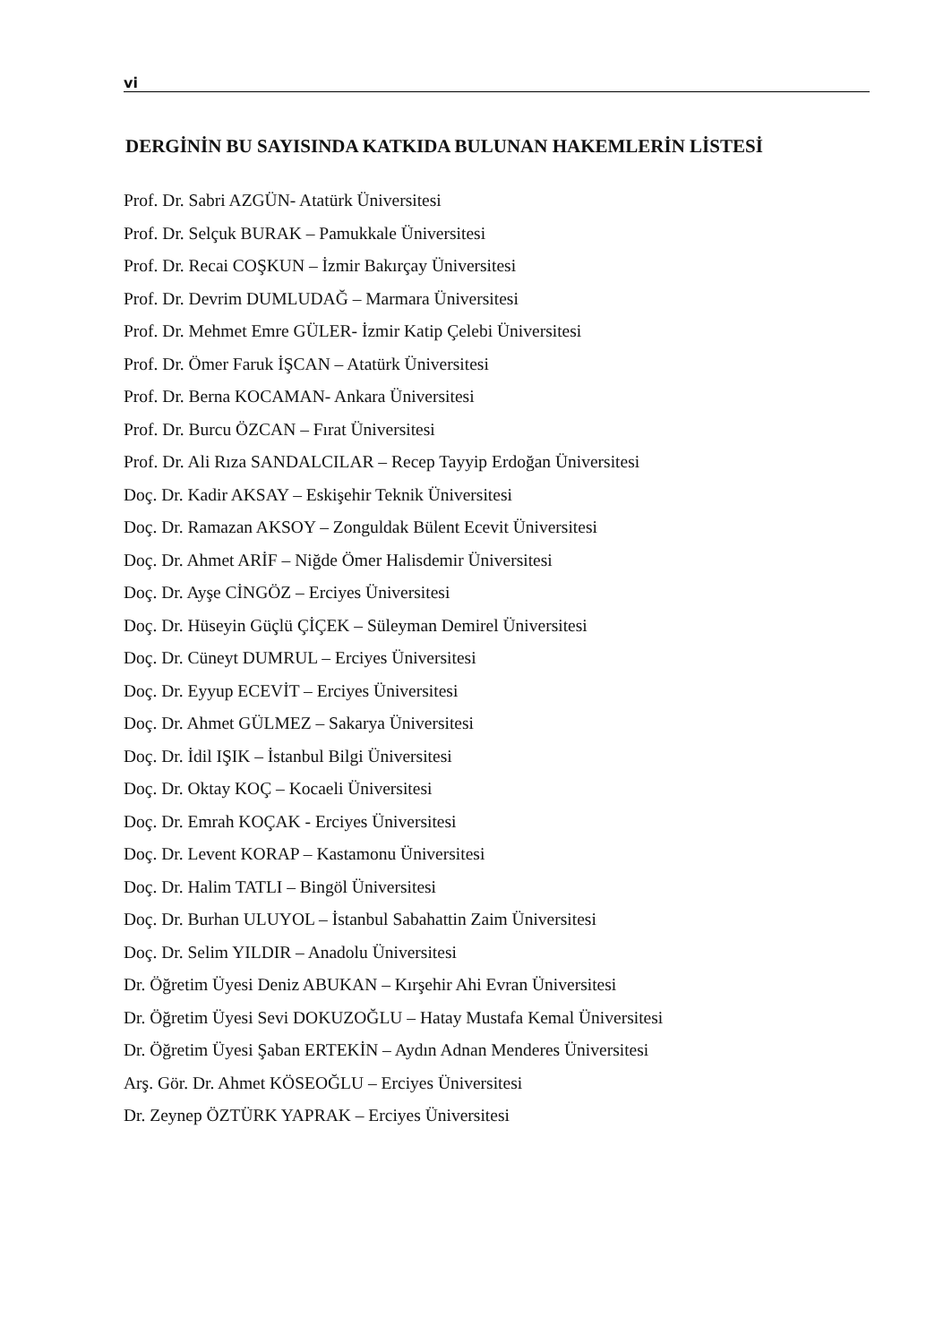vi
DERGİNİN BU SAYISINDA KATKIDA BULUNAN HAKEMLERİN LİSTESİ
Prof. Dr. Sabri AZGÜN- Atatürk Üniversitesi
Prof. Dr. Selçuk BURAK – Pamukkale Üniversitesi
Prof. Dr. Recai COŞKUN – İzmir Bakırçay Üniversitesi
Prof. Dr. Devrim DUMLUDAĞ – Marmara Üniversitesi
Prof. Dr. Mehmet Emre GÜLER- İzmir Katip Çelebi Üniversitesi
Prof. Dr. Ömer Faruk İŞCAN – Atatürk Üniversitesi
Prof. Dr. Berna KOCAMAN- Ankara Üniversitesi
Prof. Dr. Burcu ÖZCAN – Fırat Üniversitesi
Prof. Dr. Ali Rıza SANDALCILAR – Recep Tayyip Erdoğan Üniversitesi
Doç. Dr. Kadir AKSAY – Eskişehir Teknik Üniversitesi
Doç. Dr. Ramazan AKSOY – Zonguldak Bülent Ecevit Üniversitesi
Doç. Dr. Ahmet ARİF – Niğde Ömer Halisdemir Üniversitesi
Doç. Dr. Ayşe CİNGÖZ – Erciyes Üniversitesi
Doç. Dr. Hüseyin Güçlü ÇİÇEK – Süleyman Demirel Üniversitesi
Doç. Dr. Cüneyt DUMRUL – Erciyes Üniversitesi
Doç. Dr. Eyyup ECEVİT – Erciyes Üniversitesi
Doç. Dr. Ahmet GÜLMEZ – Sakarya Üniversitesi
Doç. Dr. İdil IŞIK – İstanbul Bilgi Üniversitesi
Doç. Dr. Oktay KOÇ – Kocaeli Üniversitesi
Doç. Dr. Emrah KOÇAK - Erciyes Üniversitesi
Doç. Dr. Levent KORAP – Kastamonu Üniversitesi
Doç. Dr. Halim TATLI – Bingöl Üniversitesi
Doç. Dr. Burhan ULUYOL – İstanbul Sabahattin Zaim Üniversitesi
Doç. Dr. Selim YILDIR – Anadolu Üniversitesi
Dr. Öğretim Üyesi Deniz ABUKAN – Kırşehir Ahi Evran Üniversitesi
Dr. Öğretim Üyesi Sevi DOKUZOĞLU – Hatay Mustafa Kemal Üniversitesi
Dr. Öğretim Üyesi Şaban ERTEKİN – Aydın Adnan Menderes Üniversitesi
Arş. Gör. Dr. Ahmet KÖSEOĞLU – Erciyes Üniversitesi
Dr. Zeynep ÖZTÜRK YAPRAK – Erciyes Üniversitesi